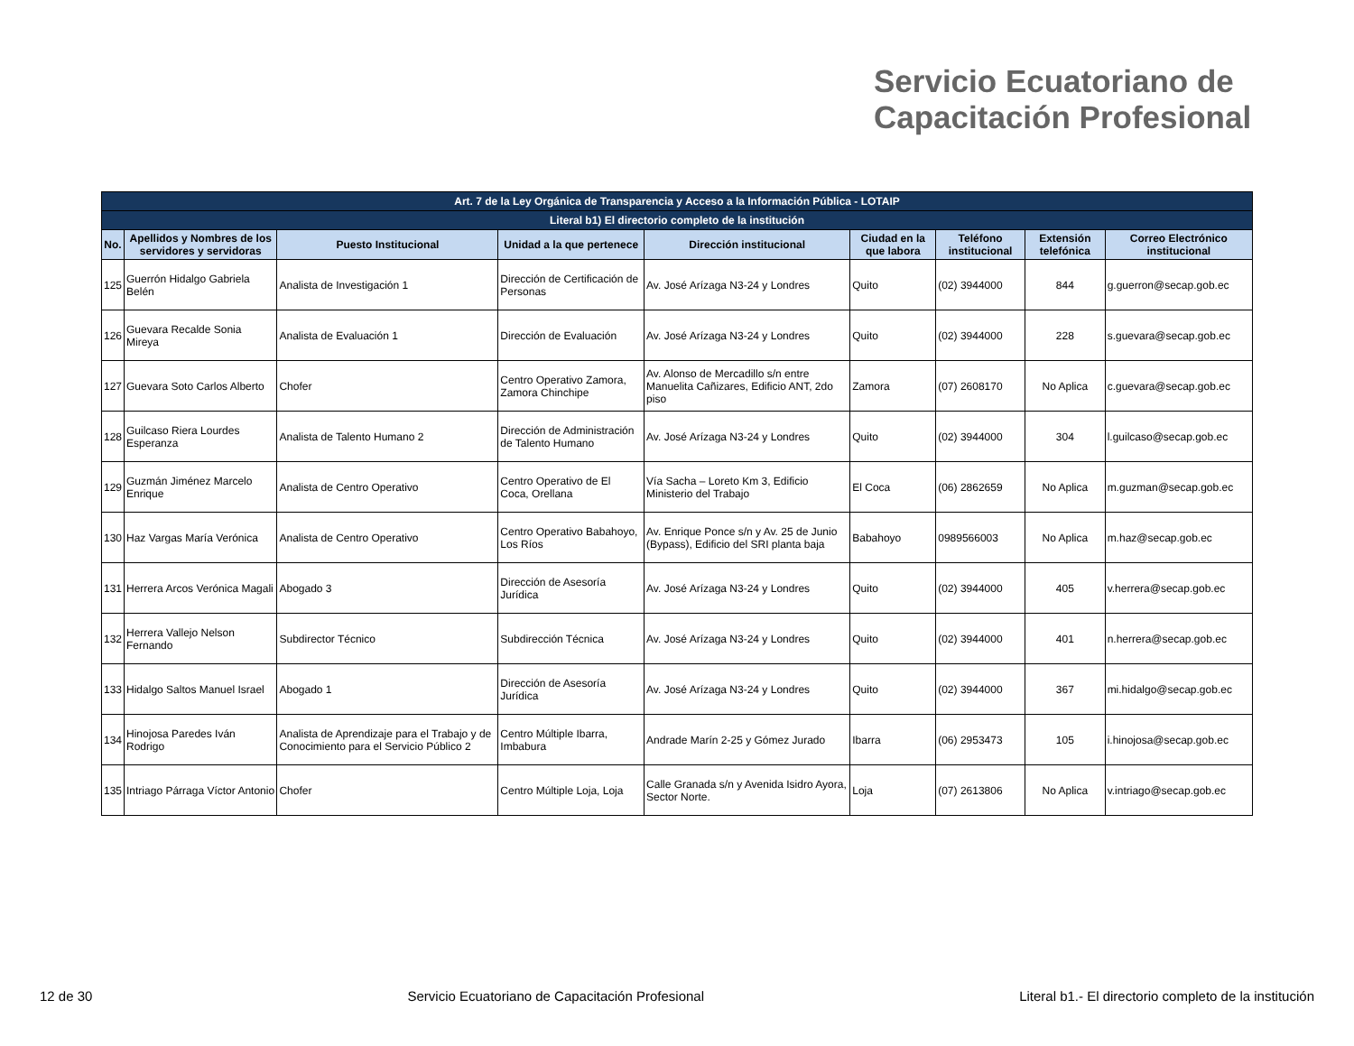Servicio Ecuatoriano de
Capacitación Profesional
| Art. 7 de la Ley Orgánica de Transparencia y Acceso a la Información Pública - LOTAIP | | | | | | | | |
| --- | --- | --- | --- | --- | --- | --- | --- | --- |
| Literal b1) El directorio completo de la institución | | | | | | | | |
| No. | Apellidos y Nombres de los servidores y servidoras | Puesto Institucional | Unidad a la que pertenece | Dirección institucional | Ciudad en la que labora | Teléfono institucional | Extensión telefónica | Correo Electrónico institucional |
| 125 | Guerrón Hidalgo Gabriela Belén | Analista de Investigación 1 | Dirección de Certificación de Personas | Av. José Arízaga N3-24 y Londres | Quito | (02) 3944000 | 844 | g.guerron@secap.gob.ec |
| 126 | Guevara Recalde Sonia Mireya | Analista de Evaluación 1 | Dirección de Evaluación | Av. José Arízaga N3-24 y Londres | Quito | (02) 3944000 | 228 | s.guevara@secap.gob.ec |
| 127 | Guevara Soto Carlos Alberto | Chofer | Centro Operativo Zamora, Zamora Chinchipe | Av. Alonso de Mercadillo s/n entre Manuelita Cañizares, Edificio ANT, 2do piso | Zamora | (07) 2608170 | No Aplica | c.guevara@secap.gob.ec |
| 128 | Guilcaso Riera Lourdes Esperanza | Analista de Talento Humano 2 | Dirección de Administración de Talento Humano | Av. José Arízaga N3-24 y Londres | Quito | (02) 3944000 | 304 | l.guilcaso@secap.gob.ec |
| 129 | Guzmán Jiménez Marcelo Enrique | Analista de Centro Operativo | Centro Operativo de El Coca, Orellana | Vía Sacha – Loreto Km 3, Edificio Ministerio del Trabajo | El Coca | (06) 2862659 | No Aplica | m.guzman@secap.gob.ec |
| 130 | Haz Vargas María Verónica | Analista de Centro Operativo | Centro Operativo Babahoyo, Los Ríos | Av. Enrique Ponce s/n y Av. 25 de Junio (Bypass), Edificio del SRI planta baja | Babahoyo | 0989566003 | No Aplica | m.haz@secap.gob.ec |
| 131 | Herrera Arcos Verónica Magali | Abogado 3 | Dirección de Asesoría Jurídica | Av. José Arízaga N3-24 y Londres | Quito | (02) 3944000 | 405 | v.herrera@secap.gob.ec |
| 132 | Herrera Vallejo Nelson Fernando | Subdirector Técnico | Subdirección Técnica | Av. José Arízaga N3-24 y Londres | Quito | (02) 3944000 | 401 | n.herrera@secap.gob.ec |
| 133 | Hidalgo Saltos Manuel Israel | Abogado 1 | Dirección de Asesoría Jurídica | Av. José Arízaga N3-24 y Londres | Quito | (02) 3944000 | 367 | mi.hidalgo@secap.gob.ec |
| 134 | Hinojosa Paredes Iván Rodrigo | Analista de Aprendizaje para el Trabajo y de Conocimiento para el Servicio Público 2 | Centro Múltiple Ibarra, Imbabura | Andrade Marín 2-25 y Gómez Jurado | Ibarra | (06) 2953473 | 105 | i.hinojosa@secap.gob.ec |
| 135 | Intriago Párraga Víctor Antonio | Chofer | Centro Múltiple Loja, Loja | Calle Granada s/n y Avenida Isidro Ayora, Sector Norte. | Loja | (07) 2613806 | No Aplica | v.intriago@secap.gob.ec |
12 de 30 Servicio Ecuatoriano de Capacitación Profesional Literal b1.- El directorio completo de la institución